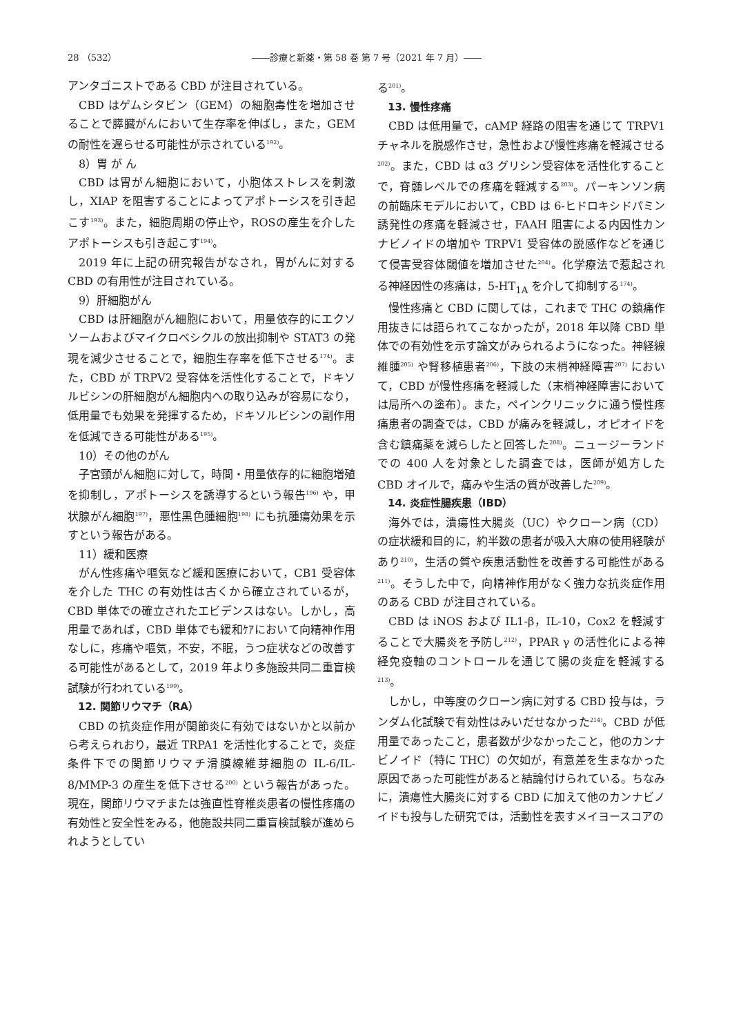28 （532） ――診療と新薬・第 58 巻 第 7 号（2021 年 7 月）――
アンタゴニストである CBD が注目されている。
CBD はゲムシタビン（GEM）の細胞毒性を増加させることで膵臓がんにおいて生存率を伸ばし，また，GEM の耐性を遅らせる可能性が示されている<sup>192)</sup>。
8）胃 が ん
CBD は胃がん細胞において，小胞体ストレスを刺激し，XIAP を阻害することによってアポトーシスを引き起こす<sup>193)</sup>。また，細胞周期の停止や，ROSの産生を介したアポトーシスも引き起こす<sup>194)</sup>。
2019 年に上記の研究報告がなされ，胃がんに対する CBD の有用性が注目されている。
9）肝細胞がん
CBD は肝細胞がん細胞において，用量依存的にエクソソームおよびマイクロベシクルの放出抑制や STAT3 の発現を減少させることで，細胞生存率を低下させる<sup>174)</sup>。また，CBD が TRPV2 受容体を活性化することで，ドキソルビシンの肝細胞がん細胞内への取り込みが容易になり，低用量でも効果を発揮するため，ドキソルビシンの副作用を低減できる可能性がある<sup>195)</sup>。
10）その他のがん
子宮頸がん細胞に対して，時間・用量依存的に細胞増殖を抑制し，アポトーシスを誘導するという報告<sup>196)</sup> や，甲状腺がん細胞<sup>197)</sup>，悪性黒色腫細胞<sup>198)</sup> にも抗腫瘍効果を示すという報告がある。
11）緩和医療
がん性疼痛や嘔気など緩和医療において，CB1 受容体を介した THC の有効性は古くから確立されているが，CBD 単体での確立されたエビデンスはない。しかし，高用量であれば，CBD 単体でも緩和ｹｱにおいて向精神作用なしに，疼痛や嘔気，不安，不眠，うつ症状などの改善する可能性があるとして，2019 年より多施設共同二重盲検試験が行われている<sup>199)</sup>。
12. 関節リウマチ（RA）
CBD の抗炎症作用が関節炎に有効ではないかと以前から考えられおり，最近 TRPA1 を活性化することで，炎症条件下での関節リウマチ滑膜線維芽細胞の IL-6/IL-8/MMP-3 の産生を低下させる<sup>200)</sup> という報告があった。現在，関節リウマチまたは強直性脊椎炎患者の慢性疼痛の有効性と安全性をみる，他施設共同二重盲検試験が進められようとしてい
る<sup>201)</sup>。
13. 慢性疼痛
CBD は低用量で，cAMP 経路の阻害を通じて TRPV1 チャネルを脱感作させ，急性および慢性疼痛を軽減させる<sup>202)</sup>。また，CBD は α3 グリシン受容体を活性化することで，脊髄レベルでの疼痛を軽減する<sup>203)</sup>。パーキンソン病の前臨床モデルにおいて，CBD は 6-ヒドロキシドパミン誘発性の疼痛を軽減させ，FAAH 阻害による内因性カンナビノイドの増加や TRPV1 受容体の脱感作などを通じて侵害受容体閾値を増加させた<sup>204)</sup>。化学療法で惹起される神経因性の疼痛は，5-HT<sub>1A</sub> を介して抑制する<sup>174)</sup>。
慢性疼痛と CBD に関しては，これまで THC の鎮痛作用抜きには語られてこなかったが，2018 年以降 CBD 単体での有効性を示す論文がみられるようになった。神経線維腫<sup>205)</sup> や腎移植患者<sup>206)</sup>，下肢の末梢神経障害<sup>207)</sup> において，CBD が慢性疼痛を軽減した（末梢神経障害においては局所への塗布）。また，ペインクリニックに通う慢性疼痛患者の調査では，CBD が痛みを軽減し，オピオイドを含む鎮痛薬を減らしたと回答した<sup>208)</sup>。ニュージーランドでの 400 人を対象とした調査では，医師が処方した CBD オイルで，痛みや生活の質が改善した<sup>209)</sup>。
14. 炎症性腸疾患（IBD）
海外では，潰瘍性大腸炎（UC）やクローン病（CD）の症状緩和目的に，約半数の患者が吸入大麻の使用経験があり<sup>210)</sup>，生活の質や疾患活動性を改善する可能性がある<sup>211)</sup>。そうした中で，向精神作用がなく強力な抗炎症作用のある CBD が注目されている。
CBD は iNOS および IL1-β，IL-10，Cox2 を軽減することで大腸炎を予防し<sup>212)</sup>，PPAR γ の活性化による神経免疫軸のコントロールを通じて腸の炎症を軽減する<sup>213)</sup>。
しかし，中等度のクローン病に対する CBD 投与は，ランダム化試験で有効性はみいだせなかった<sup>214)</sup>。CBD が低用量であったこと，患者数が少なかったこと，他のカンナビノイド（特に THC）の欠如が，有意差を生まなかった原因であった可能性があると結論付けられている。ちなみに，潰瘍性大腸炎に対する CBD に加えて他のカンナビノイドも投与した研究では，活動性を表すメイヨースコアの